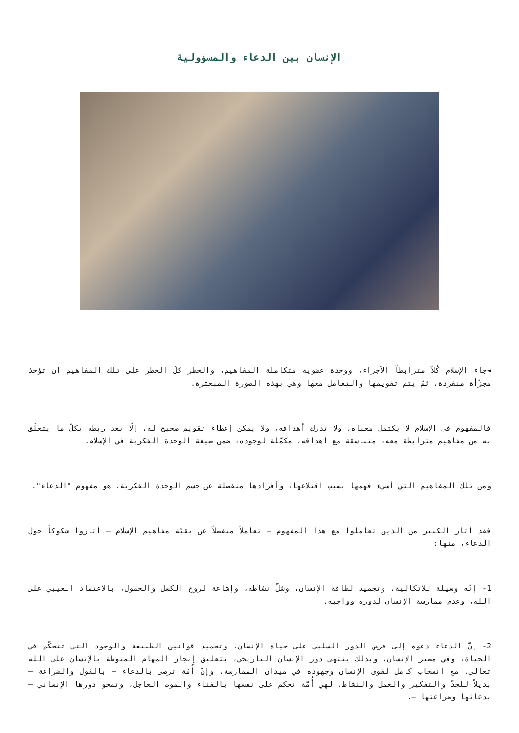الإنسان بين الدعاء والمسؤولية
◄جاء الإسلام كُلاً مترابطاً الأجزاء، ووحدة عضوية متكاملة المفاهيم، والخطر كلّ الخطر على تلك المفاهيم أن تؤخذ مجزّأة منفردة، ثمّ يتم تقويمها والتعامل معها وهي بهذه الصورة المبعثرة.
فالمفهوم في الإسلام لا يكتمل معناه، ولا تدرك أهدافه، ولا يمكن إعطاء تقويم صحيح له، إلّا بعد ربطه بكلّ ما يتعلّق به من مفاهيم مترابطة معه، متناسقة مع أهدافه، مكمّلة لوجوده، ضمن صيغة الوحدة الفكرية في الإسلام.
ومن تلك المفاهيم التي أسيء فهمها بسبب اقتلاعها، وأفرادها منفصلة عن جسم الوحدة الفكرية، هو مفهوم "الدعاء".
فقد أثار الكثير من الذين تعاملوا مع هذا المفهوم – تعاملاً منفصلاً عن بقيّة مفاهيم الإسلام – أثاروا شكوكاً حول الدعاء، منها:
1- إنّه وسيلة للاتكالية، وتجميد لطاقة الإنسان، وشلّ نشاطه، وإشاعة لروح الكسل والخمول، بالاعتماد الغيبي على الله، وعدم ممارسة الإنسان لدوره وواجبه.
2- إنّ الدعاء دعوة إلى فرض الدور السلبي على حياة الإنسان، وتجميد قوانين الطبيعة والوجود التي تتحكّم في الحياة، وفي مصير الإنسان، وبذلك ينتهي دور الإنسان التاريخي، بتعليق إنجاز المهام المنوطة بالإنسان على الله تعالى، مع انسحاب كامل لقوى الإنسان وجهوده في ميدان الممارسة، وإنّ أُمّة ترضى بالدعاء – بالقول والضراعة – بديلاً للجدّ والتفكير والعمل والنشاط، لهي أُمّة تحكم على نفسها بالفناء والموت العاجل، وتمحو دورها الإنساني – بدعائها وضراعتها –.